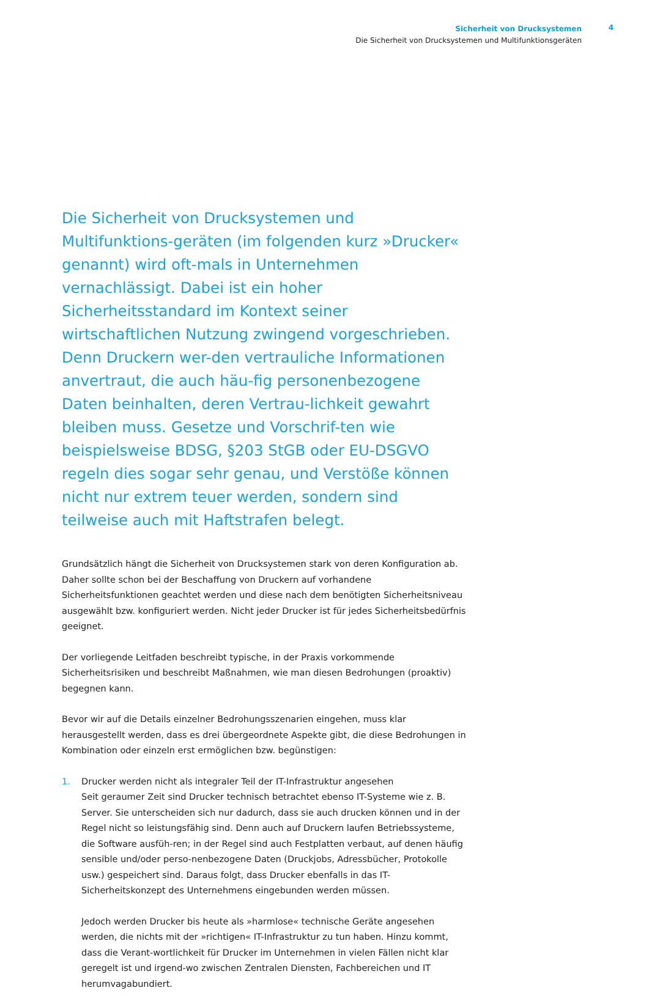Sicherheit von Drucksystemen
Die Sicherheit von Drucksystemen und Multifunktionsgeräten
4
Die Sicherheit von Drucksystemen und Multifunktions-geräten (im folgenden kurz »Drucker« genannt) wird oft-mals in Unternehmen vernachlässigt. Dabei ist ein hoher Sicherheitsstandard im Kontext seiner wirtschaftlichen Nutzung zwingend vorgeschrieben. Denn Druckern wer-den vertrauliche Informationen anvertraut, die auch häu-fig personenbezogene Daten beinhalten, deren Vertrau-lichkeit gewahrt bleiben muss. Gesetze und Vorschrif-ten wie beispielsweise BDSG, §203 StGB oder EU-DSGVO regeln dies sogar sehr genau, und Verstöße können nicht nur extrem teuer werden, sondern sind teilweise auch mit Haftstrafen belegt.
Grundsätzlich hängt die Sicherheit von Drucksystemen stark von deren Konfiguration ab. Daher sollte schon bei der Beschaffung von Druckern auf vorhandene Sicherheitsfunktionen geachtet werden und diese nach dem benötigten Sicherheitsniveau ausgewählt bzw. konfiguriert werden. Nicht jeder Drucker ist für jedes Sicherheitsbedürfnis geeignet.
Der vorliegende Leitfaden beschreibt typische, in der Praxis vorkommende Sicherheitsrisiken und beschreibt Maßnahmen, wie man diesen Bedrohungen (proaktiv) begegnen kann.
Bevor wir auf die Details einzelner Bedrohungsszenarien eingehen, muss klar herausgestellt werden, dass es drei übergeordnete Aspekte gibt, die diese Bedrohungen in Kombination oder einzeln erst ermöglichen bzw. begünstigen:
1. Drucker werden nicht als integraler Teil der IT-Infrastruktur angesehen
Seit geraumer Zeit sind Drucker technisch betrachtet ebenso IT-Systeme wie z. B. Server. Sie unterscheiden sich nur dadurch, dass sie auch drucken können und in der Regel nicht so leistungsfähig sind. Denn auch auf Druckern laufen Betriebssysteme, die Software ausfüh-ren; in der Regel sind auch Festplatten verbaut, auf denen häufig sensible und/oder perso-nenbezogene Daten (Druckjobs, Adressbücher, Protokolle usw.) gespeichert sind. Daraus folgt, dass Drucker ebenfalls in das IT-Sicherheitskonzept des Unternehmens eingebunden werden müssen.
Jedoch werden Drucker bis heute als »harmlose« technische Geräte angesehen werden, die nichts mit der »richtigen« IT-Infrastruktur zu tun haben. Hinzu kommt, dass die Verant-wortlichkeit für Drucker im Unternehmen in vielen Fällen nicht klar geregelt ist und irgend-wo zwischen Zentralen Diensten, Fachbereichen und IT herumvagabundiert.